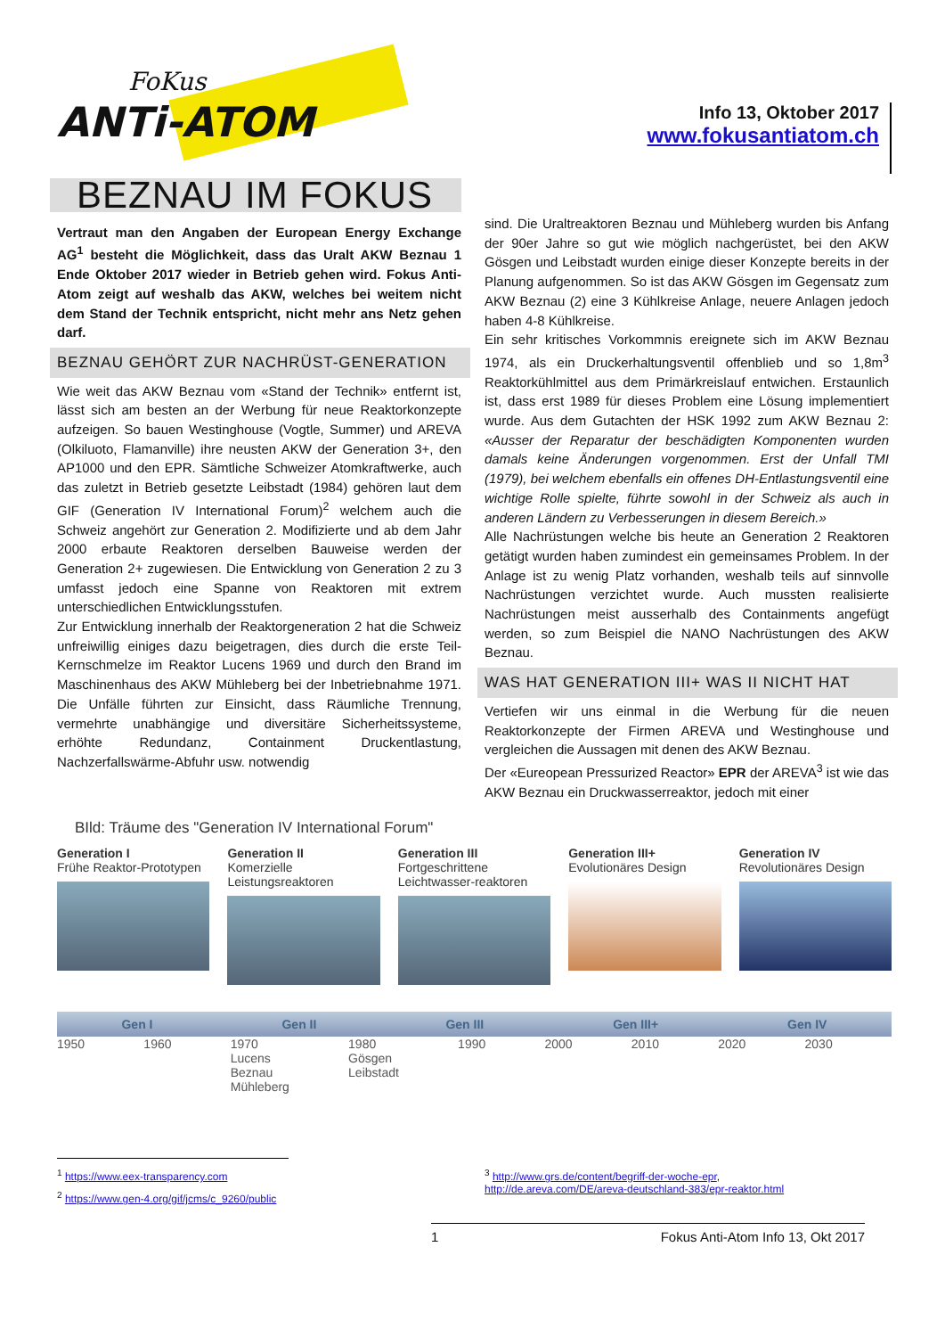FoKus
ANTi-ATOM
Info 13, Oktober 2017
www.fokusantiatom.ch
BEZNAU IM FOKUS
Vertraut man den Angaben der European Energy Exchange AG<sup>1</sup> besteht die Möglichkeit, dass das Uralt AKW Beznau 1 Ende Oktober 2017 wieder in Betrieb gehen wird. Fokus Anti-Atom zeigt auf weshalb das AKW, welches bei weitem nicht dem Stand der Technik entspricht, nicht mehr ans Netz gehen darf.
BEZNAU GEHÖRT ZUR NACHRÜST-GENERATION
Wie weit das AKW Beznau vom «Stand der Technik» entfernt ist, lässt sich am besten an der Werbung für neue Reaktorkonzepte aufzeigen. So bauen Westinghouse (Vogtle, Summer) und AREVA (Olkiluoto, Flamanville) ihre neusten AKW der Generation 3+, den AP1000 und den EPR. Sämtliche Schweizer Atomkraftwerke, auch das zuletzt in Betrieb gesetzte Leibstadt (1984) gehören laut dem GIF (Generation IV International Forum)<sup>2</sup> welchem auch die Schweiz angehört zur Generation 2. Modifizierte und ab dem Jahr 2000 erbaute Reaktoren derselben Bauweise werden der Generation 2+ zugewiesen. Die Entwicklung von Generation 2 zu 3 umfasst jedoch eine Spanne von Reaktoren mit extrem unterschiedlichen Entwicklungsstufen.
Zur Entwicklung innerhalb der Reaktorgeneration 2 hat die Schweiz unfreiwillig einiges dazu beigetragen, dies durch die erste Teil- Kernschmelze im Reaktor Lucens 1969 und durch den Brand im Maschinenhaus des AKW Mühleberg bei der Inbetriebnahme 1971. Die Unfälle führten zur Einsicht, dass Räumliche Trennung, vermehrte unabhängige und diversitäre Sicherheitssysteme, erhöhte Redundanz, Containment Druckentlastung, Nachzerfallswärme-Abfuhr usw. notwendig
sind. Die Uraltreaktoren Beznau und Mühleberg wurden bis Anfang der 90er Jahre so gut wie möglich nachgerüstet, bei den AKW Gösgen und Leibstadt wurden einige dieser Konzepte bereits in der Planung aufgenommen. So ist das AKW Gösgen im Gegensatz zum AKW Beznau (2) eine 3 Kühlkreise Anlage, neuere Anlagen jedoch haben 4-8 Kühlkreise.
Ein sehr kritisches Vorkommnis ereignete sich im AKW Beznau 1974, als ein Druckerhaltungsventil offenblieb und so 1,8m<sup>3</sup> Reaktorkühlmittel aus dem Primärkreislauf entwichen. Erstaunlich ist, dass erst 1989 für dieses Problem eine Lösung implementiert wurde. Aus dem Gutachten der HSK 1992 zum AKW Beznau 2: «Ausser der Reparatur der beschädigten Komponenten wurden damals keine Änderungen vorgenommen. Erst der Unfall TMI (1979), bei welchem ebenfalls ein offenes DH-Entlastungsventil eine wichtige Rolle spielte, führte sowohl in der Schweiz als auch in anderen Ländern zu Verbesserungen in diesem Bereich.»
Alle Nachrüstungen welche bis heute an Generation 2 Reaktoren getätigt wurden haben zumindest ein gemeinsames Problem. In der Anlage ist zu wenig Platz vorhanden, weshalb teils auf sinnvolle Nachrüstungen verzichtet wurde. Auch mussten realisierte Nachrüstungen meist ausserhalb des Containments angefügt werden, so zum Beispiel die NANO Nachrüstungen des AKW Beznau.
WAS HAT GENERATION III+ WAS II NICHT HAT
Vertiefen wir uns einmal in die Werbung für die neuen Reaktorkonzepte der Firmen AREVA und Westinghouse und vergleichen die Aussagen mit denen des AKW Beznau.
Der «Eureopean Pressurized Reactor» EPR der AREVA<sup>3</sup> ist wie das AKW Beznau ein Druckwasserreaktor, jedoch mit einer
BIld: Träume des "Generation IV International Forum"
Generation I
Frühe Reaktor-Prototypen
Generation II
Komerzielle Leistungsreaktoren
Generation III
Fortgeschrittene Leichtwasser-reaktoren
Generation III+
Evolutionäres Design
Generation IV
Revolutionäres Design
Gen I Gen II Gen III Gen III+ Gen IV
1950 1960 1970
Lucens
Beznau
Mühleberg 1980
Gösgen
Leibstadt 1990 2000 2010 2020 2030
<sup>1</sup> https://www.eex-transparency.com
<sup>2</sup> https://www.gen-4.org/gif/jcms/c_9260/public
<sup>3</sup> http://www.grs.de/content/begriff-der-woche-epr,
http://de.areva.com/DE/areva-deutschland-383/epr-reaktor.html
1 Fokus Anti-Atom Info 13, Okt 2017